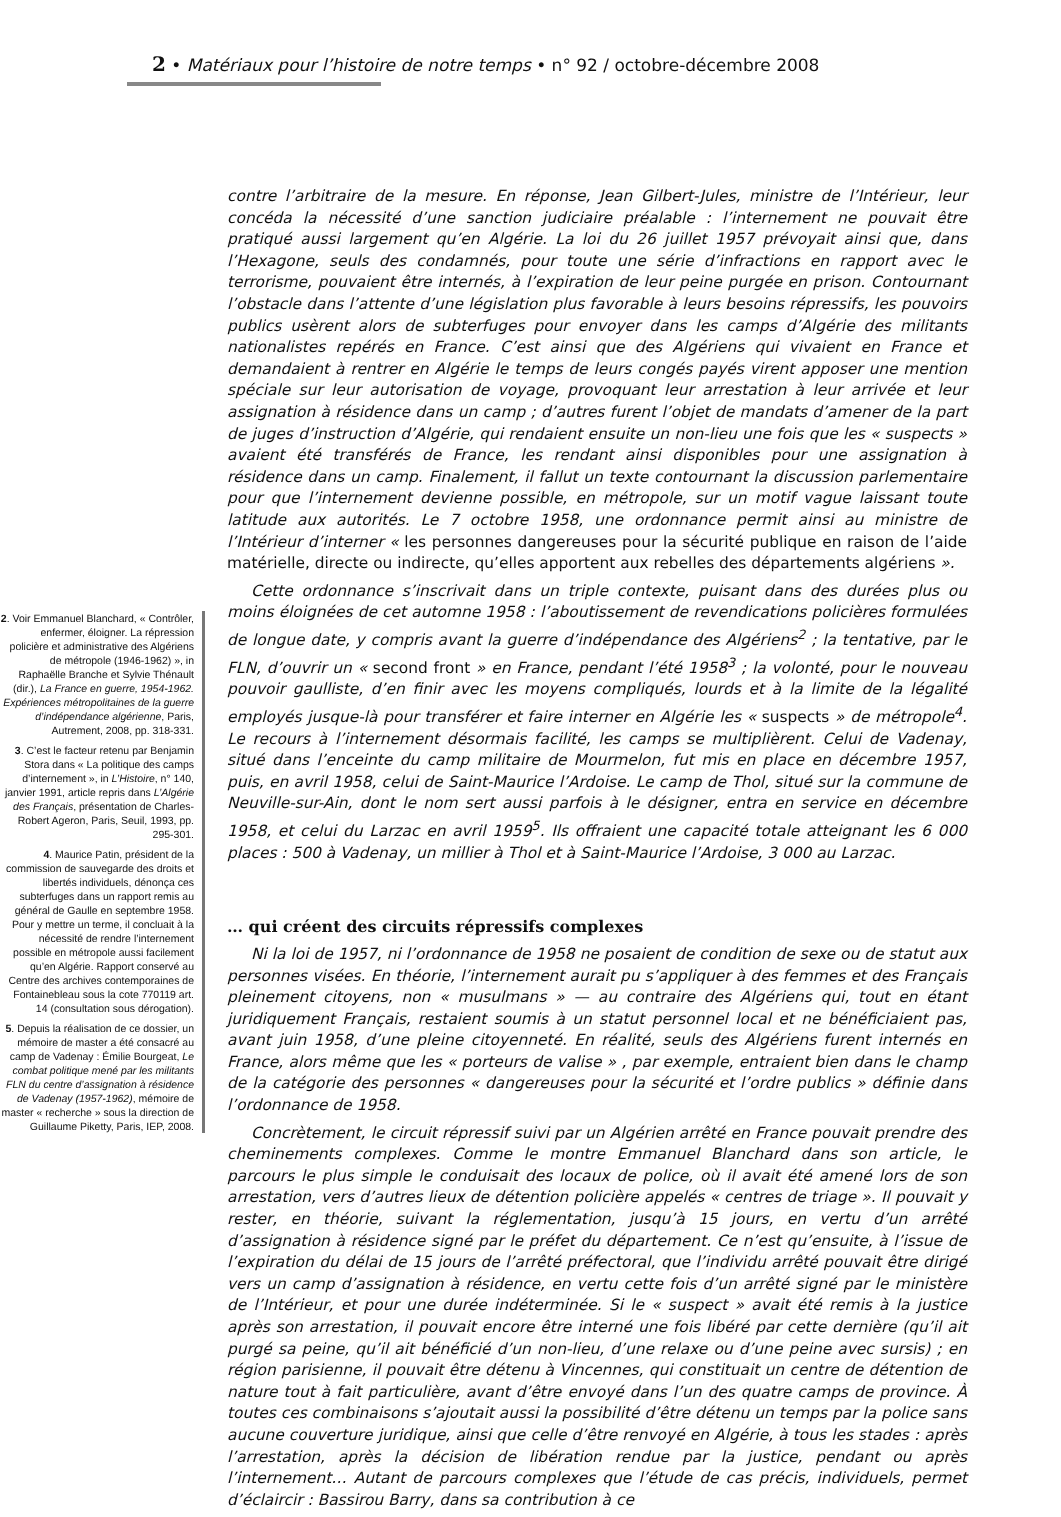2 • Matériaux pour l’histoire de notre temps • n° 92 / octobre-décembre 2008
2. Voir Emmanuel Blanchard, « Contrôler, enfermer, éloigner. La répression policière et administrative des Algériens de métropole (1946-1962) », in Raphaëlle Branche et Sylvie Thénault (dir.), La France en guerre, 1954-1962. Expériences métropolitaines de la guerre d’indépendance algérienne, Paris, Autrement, 2008, pp. 318-331.
3. C’est le facteur retenu par Benjamin Stora dans « La politique des camps d’internement », in L’Histoire, n° 140, janvier 1991, article repris dans L’Algérie des Français, présentation de Charles-Robert Ageron, Paris, Seuil, 1993, pp. 295-301.
4. Maurice Patin, président de la commission de sauvegarde des droits et libertés individuels, dénonça ces subterfuges dans un rapport remis au général de Gaulle en septembre 1958. Pour y mettre un terme, il concluait à la nécessité de rendre l’internement possible en métropole aussi facilement qu’en Algérie. Rapport conservé au Centre des archives contemporaines de Fontainebleau sous la cote 770119 art. 14 (consultation sous dérogation).
5. Depuis la réalisation de ce dossier, un mémoire de master a été consacré au camp de Vadenay : Émilie Bourgeat, Le combat politique mené par les militants FLN du centre d’assignation à résidence de Vadenay (1957-1962), mémoire de master « recherche » sous la direction de Guillaume Piketty, Paris, IEP, 2008.
contre l’arbitraire de la mesure. En réponse, Jean Gilbert-Jules, ministre de l’Intérieur, leur concéda la nécessité d’une sanction judiciaire préalable : l’internement ne pouvait être pratiqué aussi largement qu’en Algérie. La loi du 26 juillet 1957 prévoyait ainsi que, dans l’Hexagone, seuls des condamnés, pour toute une série d’infractions en rapport avec le terrorisme, pouvaient être internés, à l’expiration de leur peine purgée en prison. Contournant l’obstacle dans l’attente d’une législation plus favorable à leurs besoins répressifs, les pouvoirs publics usèrent alors de subterfuges pour envoyer dans les camps d’Algérie des militants nationalistes repérés en France. C’est ainsi que des Algériens qui vivaient en France et demandaient à rentrer en Algérie le temps de leurs congés payés virent apposer une mention spéciale sur leur autorisation de voyage, provoquant leur arrestation à leur arrivée et leur assignation à résidence dans un camp ; d’autres furent l’objet de mandats d’amener de la part de juges d’instruction d’Algérie, qui rendaient ensuite un non-lieu une fois que les « suspects » avaient été transférés de France, les rendant ainsi disponibles pour une assignation à résidence dans un camp. Finalement, il fallut un texte contournant la discussion parlementaire pour que l’internement devienne possible, en métropole, sur un motif vague laissant toute latitude aux autorités. Le 7 octobre 1958, une ordonnance permit ainsi au ministre de l’Intérieur d’interner « les personnes dangereuses pour la sécurité publique en raison de l’aide matérielle, directe ou indirecte, qu’elles apportent aux rebelles des départements algériens ».
Cette ordonnance s’inscrivait dans un triple contexte, puisant dans des durées plus ou moins éloignées de cet automne 1958 : l’aboutissement de revendications policières formulées de longue date, y compris avant la guerre d’indépendance des Algériens<sup>2</sup> ; la tentative, par le FLN, d’ouvrir un « second front » en France, pendant l’été 1958<sup>3</sup> ; la volonté, pour le nouveau pouvoir gaulliste, d’en finir avec les moyens compliqués, lourds et à la limite de la légalité employés jusque-là pour transférer et faire interner en Algérie les « suspects » de métropole<sup>4</sup>. Le recours à l’internement désormais facilité, les camps se multiplièrent. Celui de Vadenay, situé dans l’enceinte du camp militaire de Mourmelon, fut mis en place en décembre 1957, puis, en avril 1958, celui de Saint-Maurice l’Ardoise. Le camp de Thol, situé sur la commune de Neuville-sur-Ain, dont le nom sert aussi parfois à le désigner, entra en service en décembre 1958, et celui du Larzac en avril 1959<sup>5</sup>. Ils offraient une capacité totale atteignant les 6 000 places : 500 à Vadenay, un millier à Thol et à Saint-Maurice l’Ardoise, 3 000 au Larzac.
… qui créent des circuits répressifs complexes
Ni la loi de 1957, ni l’ordonnance de 1958 ne posaient de condition de sexe ou de statut aux personnes visées. En théorie, l’internement aurait pu s’appliquer à des femmes et des Français pleinement citoyens, non « musulmans » — au contraire des Algériens qui, tout en étant juridiquement Français, restaient soumis à un statut personnel local et ne bénéficiaient pas, avant juin 1958, d’une pleine citoyenneté. En réalité, seuls des Algériens furent internés en France, alors même que les « porteurs de valise » , par exemple, entraient bien dans le champ de la catégorie des personnes « dangereuses pour la sécurité et l’ordre publics » définie dans l’ordonnance de 1958.
Concrètement, le circuit répressif suivi par un Algérien arrêté en France pouvait prendre des cheminements complexes. Comme le montre Emmanuel Blanchard dans son article, le parcours le plus simple le conduisait des locaux de police, où il avait été amené lors de son arrestation, vers d’autres lieux de détention policière appelés « centres de triage ». Il pouvait y rester, en théorie, suivant la réglementation, jusqu’à 15 jours, en vertu d’un arrêté d’assignation à résidence signé par le préfet du département. Ce n’est qu’ensuite, à l’issue de l’expiration du délai de 15 jours de l’arrêté préfectoral, que l’individu arrêté pouvait être dirigé vers un camp d’assignation à résidence, en vertu cette fois d’un arrêté signé par le ministère de l’Intérieur, et pour une durée indéterminée. Si le « suspect » avait été remis à la justice après son arrestation, il pouvait encore être interné une fois libéré par cette dernière (qu’il ait purgé sa peine, qu’il ait bénéficié d’un non-lieu, d’une relaxe ou d’une peine avec sursis) ; en région parisienne, il pouvait être détenu à Vincennes, qui constituait un centre de détention de nature tout à fait particulière, avant d’être envoyé dans l’un des quatre camps de province. À toutes ces combinaisons s’ajoutait aussi la possibilité d’être détenu un temps par la police sans aucune couverture juridique, ainsi que celle d’être renvoyé en Algérie, à tous les stades : après l’arrestation, après la décision de libération rendue par la justice, pendant ou après l’internement… Autant de parcours complexes que l’étude de cas précis, individuels, permet d’éclaircir : Bassirou Barry, dans sa contribution à ce